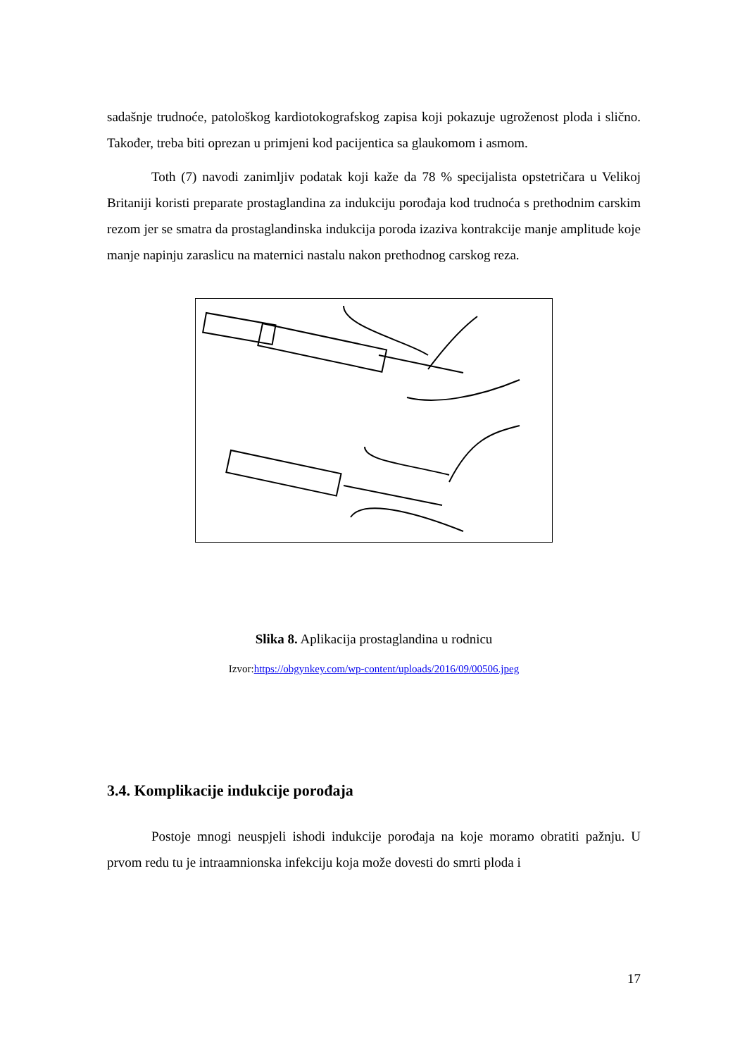sadašnje trudnoće, patološkog kardiotokografskog zapisa koji pokazuje ugroženost ploda i slično. Također, treba biti oprezan u primjeni kod pacijentica sa glaukomom i asmom.
Toth (7) navodi zanimljiv podatak koji kaže da 78 % specijalista opstetričara u Velikoj Britaniji koristi preparate prostaglandina za indukciju porođaja kod trudnoća s prethodnim carskim rezom jer se smatra da prostaglandinska indukcija poroda izaziva kontrakcije manje amplitude koje manje napinju zaraslicu na maternici nastalu nakon prethodnog carskog reza.
Slika 8. Aplikacija prostaglandina u rodnicu
Izvor:https://obgynkey.com/wp-content/uploads/2016/09/00506.jpeg
3.4. Komplikacije indukcije porođaja
Postoje mnogi neuspjeli ishodi indukcije porođaja na koje moramo obratiti pažnju. U prvom redu tu je intraamnionska infekciju koja može dovesti do smrti ploda i
17